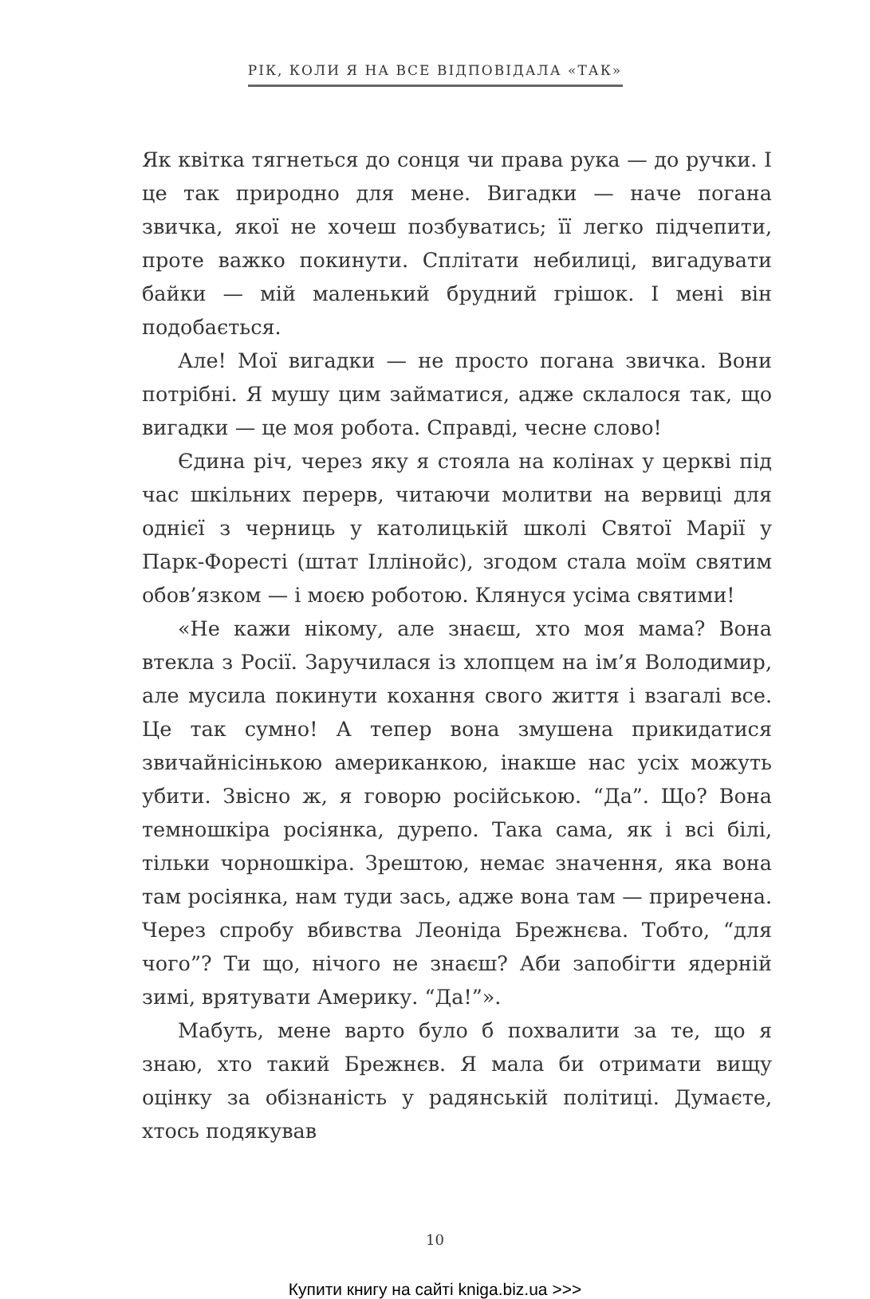РІК, КОЛИ Я НА ВСЕ ВІДПОВІДАЛА «ТАК»
Як квітка тягнеться до сонця чи права рука — до ручки. І це так природно для мене. Вигадки — наче погана звичка, якої не хочеш позбуватись; її легко підчепити, проте важко покинути. Сплітати небилиці, вигадувати байки — мій маленький брудний грішок. І мені він подобається.
Але! Мої вигадки — не просто погана звичка. Вони потрібні. Я мушу цим займатися, адже склалося так, що вигадки — це моя робота. Справді, чесне слово!
Єдина річ, через яку я стояла на колінах у церкві під час шкільних перерв, читаючи молитви на вервиці для однієї з черниць у католицькій школі Святої Марії у Парк-Форесті (штат Іллінойс), згодом стала моїм святим обов’язком — і моєю роботою. Клянуся усіма святими!
«Не кажи нікому, але знаєш, хто моя мама? Вона втекла з Росії. Заручилася із хлопцем на ім’я Володимир, але мусила покинути кохання свого життя і взагалі все. Це так сумно! А тепер вона змушена прикидатися звичайнісінькою американкою, інакше нас усіх можуть убити. Звісно ж, я говорю російською. “Да”. Що? Вона темношкіра росіянка, дурепо. Така сама, як і всі білі, тільки чорношкіра. Зрештою, немає значення, яка вона там росіянка, нам туди зась, адже вона там — приречена. Через спробу вбивства Леоніда Брежнєва. Тобто, “для чого”? Ти що, нічого не знаєш? Аби запобігти ядерній зимі, врятувати Америку. “Да!”».
Мабуть, мене варто було б похвалити за те, що я знаю, хто такий Брежнєв. Я мала би отримати вищу оцінку за обізнаність у радянській політиці. Думаєте, хтось подякував
10
Купити книгу на сайті kniga.biz.ua >>>